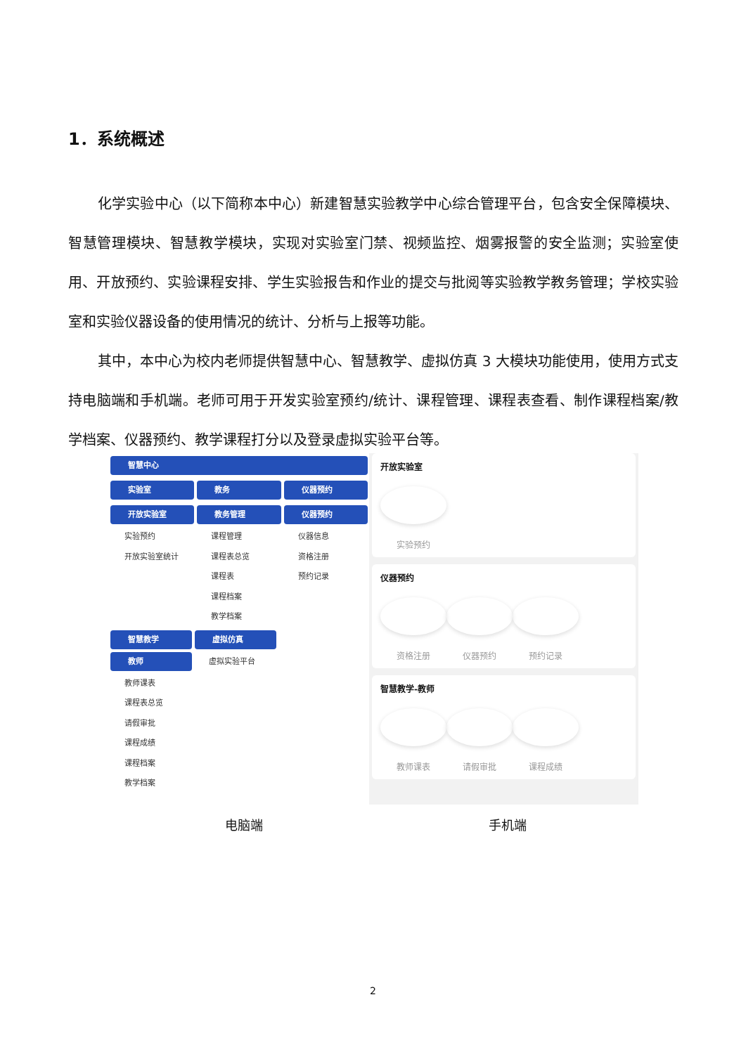1．系统概述
化学实验中心（以下简称本中心）新建智慧实验教学中心综合管理平台，包含安全保障模块、智慧管理模块、智慧教学模块，实现对实验室门禁、视频监控、烟雾报警的安全监测；实验室使用、开放预约、实验课程安排、学生实验报告和作业的提交与批阅等实验教学教务管理；学校实验室和实验仪器设备的使用情况的统计、分析与上报等功能。
其中，本中心为校内老师提供智慧中心、智慧教学、虚拟仿真 3 大模块功能使用，使用方式支持电脑端和手机端。老师可用于开发实验室预约/统计、课程管理、课程表查看、制作课程档案/教学档案、仪器预约、教学课程打分以及登录虚拟实验平台等。
智慧中心
实验室 教务 仪器预约
开放实验室 教务管理 仪器预约
实验预约
开放实验室统计
课程管理
课程表总览
课程表
课程档案
教学档案
仪器信息
资格注册
预约记录
智慧教学
教师
教师课表
课程表总览
请假审批
课程成绩
课程档案
教学档案
虚拟仿真
虚拟实验平台
开放实验室
实验预约
仪器预约
资格注册 仪器预约 预约记录
智慧教学-教师
教师课表 请假审批 课程成绩
电脑端 手机端
2